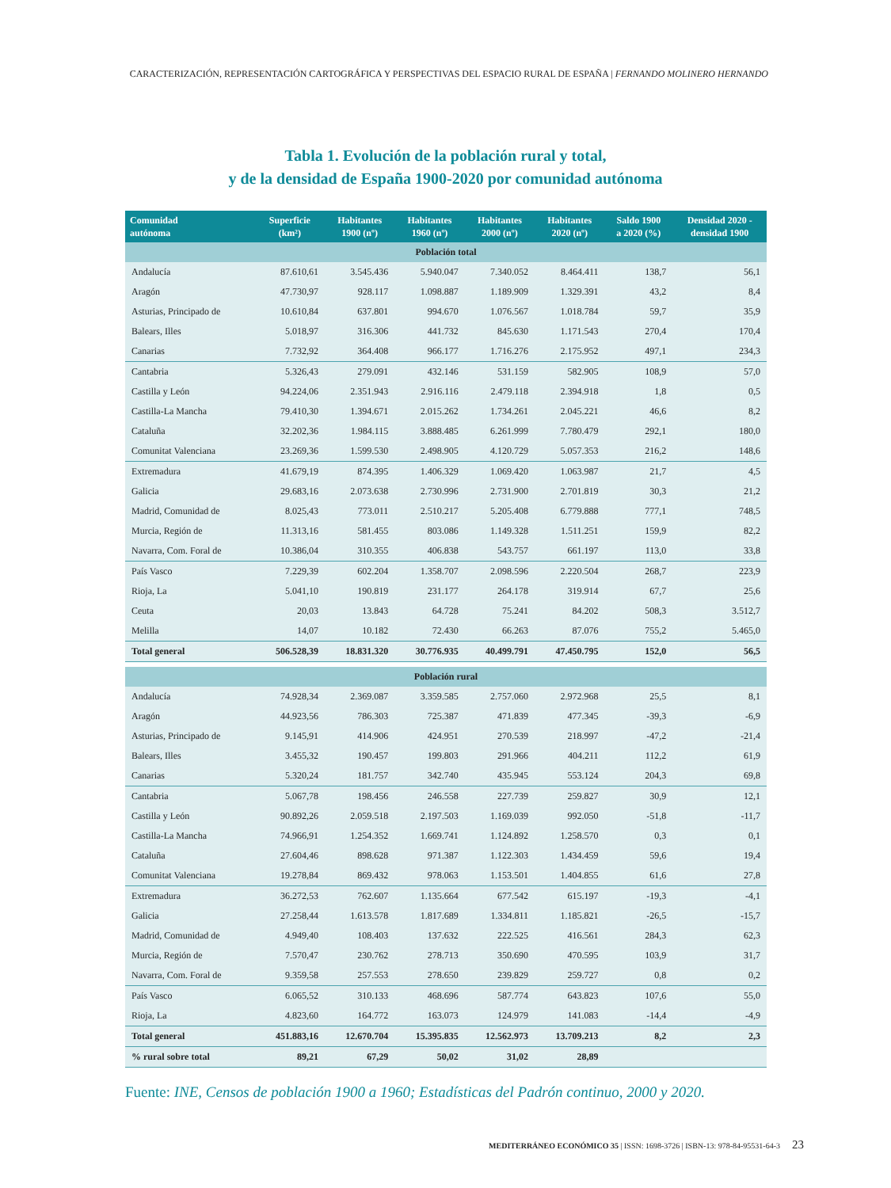CARACTERIZACIÓN, REPRESENTACIÓN CARTOGRÁFICA Y PERSPECTIVAS DEL ESPACIO RURAL DE ESPAÑA | FERNANDO MOLINERO HERNANDO
Tabla 1. Evolución de la población rural y total,
y de la densidad de España 1900-2020 por comunidad autónoma
| Comunidad autónoma | Superficie (km²) | Habitantes 1900 (nº) | Habitantes 1960 (nº) | Habitantes 2000 (nº) | Habitantes 2020 (nº) | Saldo 1900 a 2020 (%) | Densidad 2020 - densidad 1900 |
| --- | --- | --- | --- | --- | --- | --- | --- |
| Población total | | | | | | | |
| Andalucía | 87.610,61 | 3.545.436 | 5.940.047 | 7.340.052 | 8.464.411 | 138,7 | 56,1 |
| Aragón | 47.730,97 | 928.117 | 1.098.887 | 1.189.909 | 1.329.391 | 43,2 | 8,4 |
| Asturias, Principado de | 10.610,84 | 637.801 | 994.670 | 1.076.567 | 1.018.784 | 59,7 | 35,9 |
| Balears, Illes | 5.018,97 | 316.306 | 441.732 | 845.630 | 1.171.543 | 270,4 | 170,4 |
| Canarias | 7.732,92 | 364.408 | 966.177 | 1.716.276 | 2.175.952 | 497,1 | 234,3 |
| Cantabria | 5.326,43 | 279.091 | 432.146 | 531.159 | 582.905 | 108,9 | 57,0 |
| Castilla y León | 94.224,06 | 2.351.943 | 2.916.116 | 2.479.118 | 2.394.918 | 1,8 | 0,5 |
| Castilla-La Mancha | 79.410,30 | 1.394.671 | 2.015.262 | 1.734.261 | 2.045.221 | 46,6 | 8,2 |
| Cataluña | 32.202,36 | 1.984.115 | 3.888.485 | 6.261.999 | 7.780.479 | 292,1 | 180,0 |
| Comunitat Valenciana | 23.269,36 | 1.599.530 | 2.498.905 | 4.120.729 | 5.057.353 | 216,2 | 148,6 |
| Extremadura | 41.679,19 | 874.395 | 1.406.329 | 1.069.420 | 1.063.987 | 21,7 | 4,5 |
| Galicia | 29.683,16 | 2.073.638 | 2.730.996 | 2.731.900 | 2.701.819 | 30,3 | 21,2 |
| Madrid, Comunidad de | 8.025,43 | 773.011 | 2.510.217 | 5.205.408 | 6.779.888 | 777,1 | 748,5 |
| Murcia, Región de | 11.313,16 | 581.455 | 803.086 | 1.149.328 | 1.511.251 | 159,9 | 82,2 |
| Navarra, Com. Foral de | 10.386,04 | 310.355 | 406.838 | 543.757 | 661.197 | 113,0 | 33,8 |
| País Vasco | 7.229,39 | 602.204 | 1.358.707 | 2.098.596 | 2.220.504 | 268,7 | 223,9 |
| Rioja, La | 5.041,10 | 190.819 | 231.177 | 264.178 | 319.914 | 67,7 | 25,6 |
| Ceuta | 20,03 | 13.843 | 64.728 | 75.241 | 84.202 | 508,3 | 3.512,7 |
| Melilla | 14,07 | 10.182 | 72.430 | 66.263 | 87.076 | 755,2 | 5.465,0 |
| Total general | 506.528,39 | 18.831.320 | 30.776.935 | 40.499.791 | 47.450.795 | 152,0 | 56,5 |
| Población rural | | | | | | | |
| Andalucía | 74.928,34 | 2.369.087 | 3.359.585 | 2.757.060 | 2.972.968 | 25,5 | 8,1 |
| Aragón | 44.923,56 | 786.303 | 725.387 | 471.839 | 477.345 | -39,3 | -6,9 |
| Asturias, Principado de | 9.145,91 | 414.906 | 424.951 | 270.539 | 218.997 | -47,2 | -21,4 |
| Balears, Illes | 3.455,32 | 190.457 | 199.803 | 291.966 | 404.211 | 112,2 | 61,9 |
| Canarias | 5.320,24 | 181.757 | 342.740 | 435.945 | 553.124 | 204,3 | 69,8 |
| Cantabria | 5.067,78 | 198.456 | 246.558 | 227.739 | 259.827 | 30,9 | 12,1 |
| Castilla y León | 90.892,26 | 2.059.518 | 2.197.503 | 1.169.039 | 992.050 | -51,8 | -11,7 |
| Castilla-La Mancha | 74.966,91 | 1.254.352 | 1.669.741 | 1.124.892 | 1.258.570 | 0,3 | 0,1 |
| Cataluña | 27.604,46 | 898.628 | 971.387 | 1.122.303 | 1.434.459 | 59,6 | 19,4 |
| Comunitat Valenciana | 19.278,84 | 869.432 | 978.063 | 1.153.501 | 1.404.855 | 61,6 | 27,8 |
| Extremadura | 36.272,53 | 762.607 | 1.135.664 | 677.542 | 615.197 | -19,3 | -4,1 |
| Galicia | 27.258,44 | 1.613.578 | 1.817.689 | 1.334.811 | 1.185.821 | -26,5 | -15,7 |
| Madrid, Comunidad de | 4.949,40 | 108.403 | 137.632 | 222.525 | 416.561 | 284,3 | 62,3 |
| Murcia, Región de | 7.570,47 | 230.762 | 278.713 | 350.690 | 470.595 | 103,9 | 31,7 |
| Navarra, Com. Foral de | 9.359,58 | 257.553 | 278.650 | 239.829 | 259.727 | 0,8 | 0,2 |
| País Vasco | 6.065,52 | 310.133 | 468.696 | 587.774 | 643.823 | 107,6 | 55,0 |
| Rioja, La | 4.823,60 | 164.772 | 163.073 | 124.979 | 141.083 | -14,4 | -4,9 |
| Total general | 451.883,16 | 12.670.704 | 15.395.835 | 12.562.973 | 13.709.213 | 8,2 | 2,3 |
| % rural sobre total | 89,21 | 67,29 | 50,02 | 31,02 | 28,89 | | |
Fuente: INE, Censos de población 1900 a 1960; Estadísticas del Padrón continuo, 2000 y 2020.
MEDITERRÁNEO ECONÓMICO 35 | ISSN: 1698-3726 | ISBN-13: 978-84-95531-64-3 23